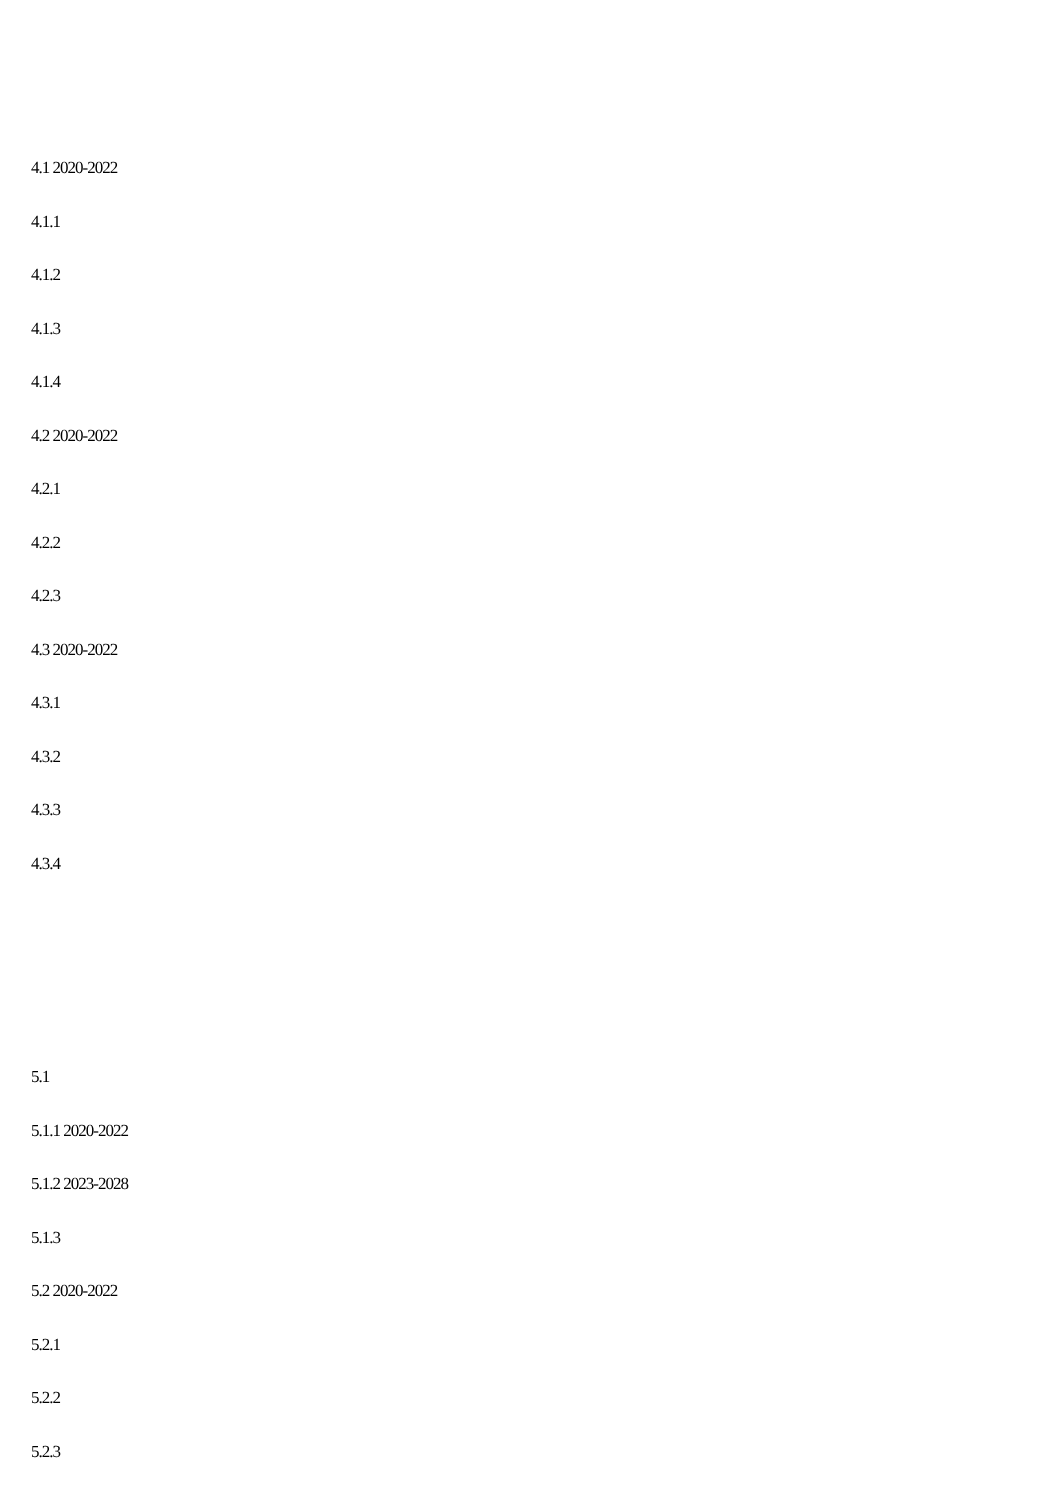4.1 2020-2022
4.1.1
4.1.2
4.1.3
4.1.4
4.2 2020-2022
4.2.1
4.2.2
4.2.3
4.3 2020-2022
4.3.1
4.3.2
4.3.3
4.3.4
5.1
5.1.1 2020-2022
5.1.2 2023-2028
5.1.3
5.2 2020-2022
5.2.1
5.2.2
5.2.3